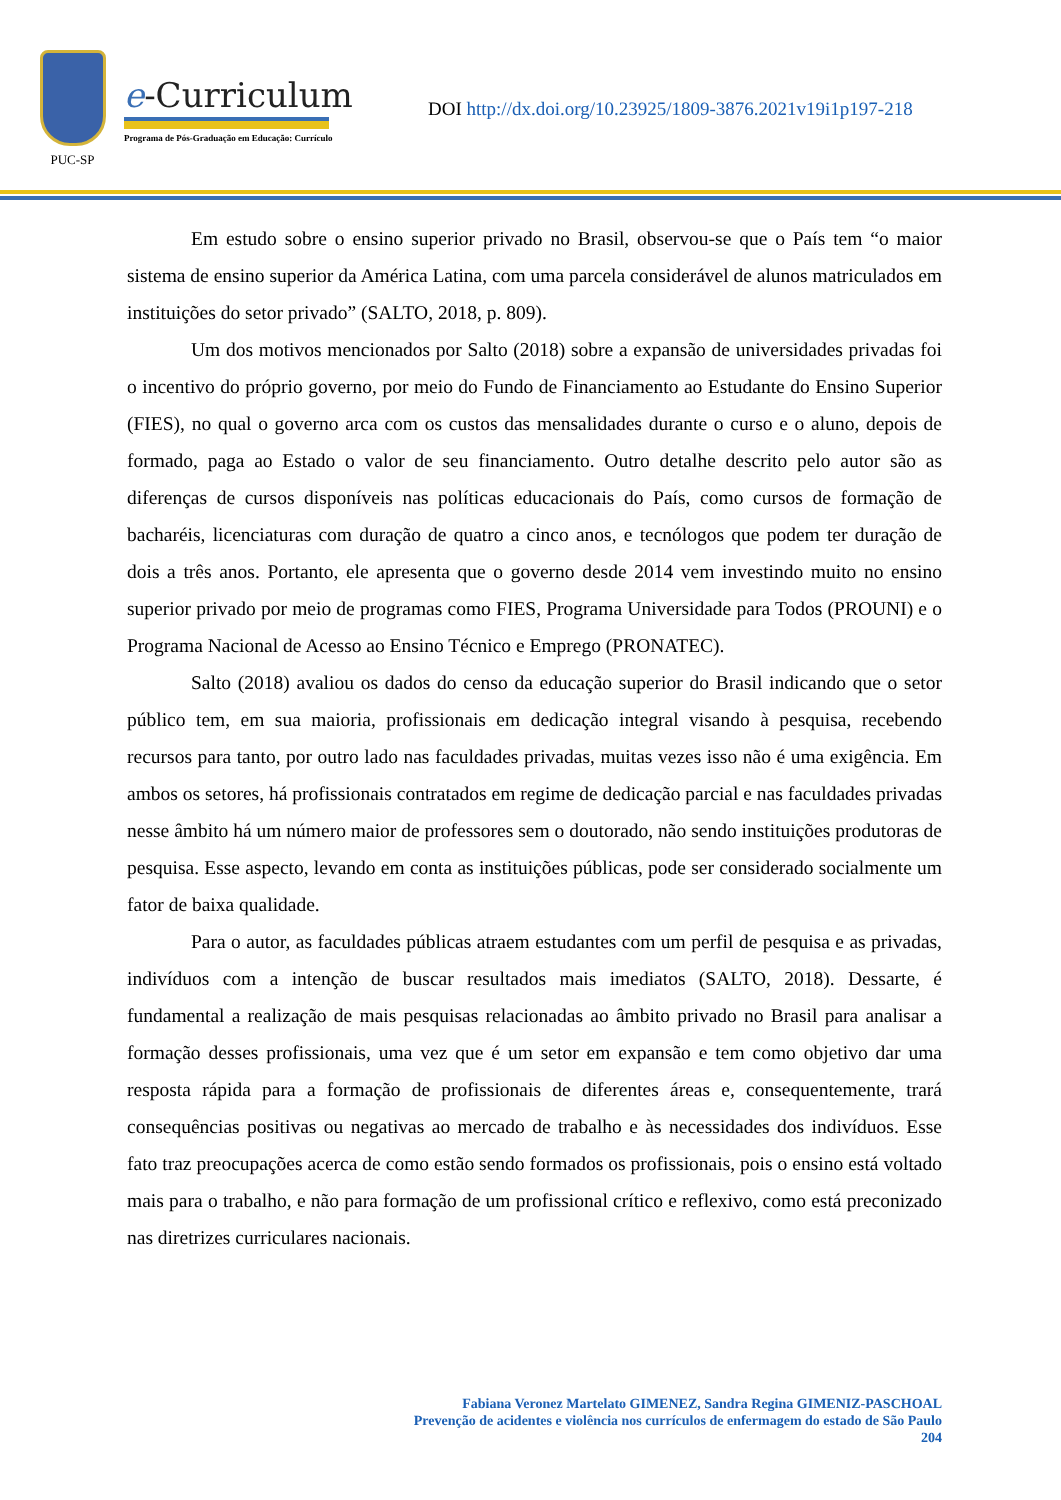PUC-SP
e-Curriculum
Programa de Pós-Graduação em Educação: Currículo
DOI http://dx.doi.org/10.23925/1809-3876.2021v19i1p197-218
Em estudo sobre o ensino superior privado no Brasil, observou-se que o País tem “o maior sistema de ensino superior da América Latina, com uma parcela considerável de alunos matriculados em instituições do setor privado” (SALTO, 2018, p. 809).
Um dos motivos mencionados por Salto (2018) sobre a expansão de universidades privadas foi o incentivo do próprio governo, por meio do Fundo de Financiamento ao Estudante do Ensino Superior (FIES), no qual o governo arca com os custos das mensalidades durante o curso e o aluno, depois de formado, paga ao Estado o valor de seu financiamento. Outro detalhe descrito pelo autor são as diferenças de cursos disponíveis nas políticas educacionais do País, como cursos de formação de bacharéis, licenciaturas com duração de quatro a cinco anos, e tecnólogos que podem ter duração de dois a três anos. Portanto, ele apresenta que o governo desde 2014 vem investindo muito no ensino superior privado por meio de programas como FIES, Programa Universidade para Todos (PROUNI) e o Programa Nacional de Acesso ao Ensino Técnico e Emprego (PRONATEC).
Salto (2018) avaliou os dados do censo da educação superior do Brasil indicando que o setor público tem, em sua maioria, profissionais em dedicação integral visando à pesquisa, recebendo recursos para tanto, por outro lado nas faculdades privadas, muitas vezes isso não é uma exigência. Em ambos os setores, há profissionais contratados em regime de dedicação parcial e nas faculdades privadas nesse âmbito há um número maior de professores sem o doutorado, não sendo instituições produtoras de pesquisa. Esse aspecto, levando em conta as instituições públicas, pode ser considerado socialmente um fator de baixa qualidade.
Para o autor, as faculdades públicas atraem estudantes com um perfil de pesquisa e as privadas, indivíduos com a intenção de buscar resultados mais imediatos (SALTO, 2018). Dessarte, é fundamental a realização de mais pesquisas relacionadas ao âmbito privado no Brasil para analisar a formação desses profissionais, uma vez que é um setor em expansão e tem como objetivo dar uma resposta rápida para a formação de profissionais de diferentes áreas e, consequentemente, trará consequências positivas ou negativas ao mercado de trabalho e às necessidades dos indivíduos. Esse fato traz preocupações acerca de como estão sendo formados os profissionais, pois o ensino está voltado mais para o trabalho, e não para formação de um profissional crítico e reflexivo, como está preconizado nas diretrizes curriculares nacionais.
Fabiana Veronez Martelato GIMENEZ, Sandra Regina GIMENIZ-PASCHOAL
Prevenção de acidentes e violência nos currículos de enfermagem do estado de São Paulo
204